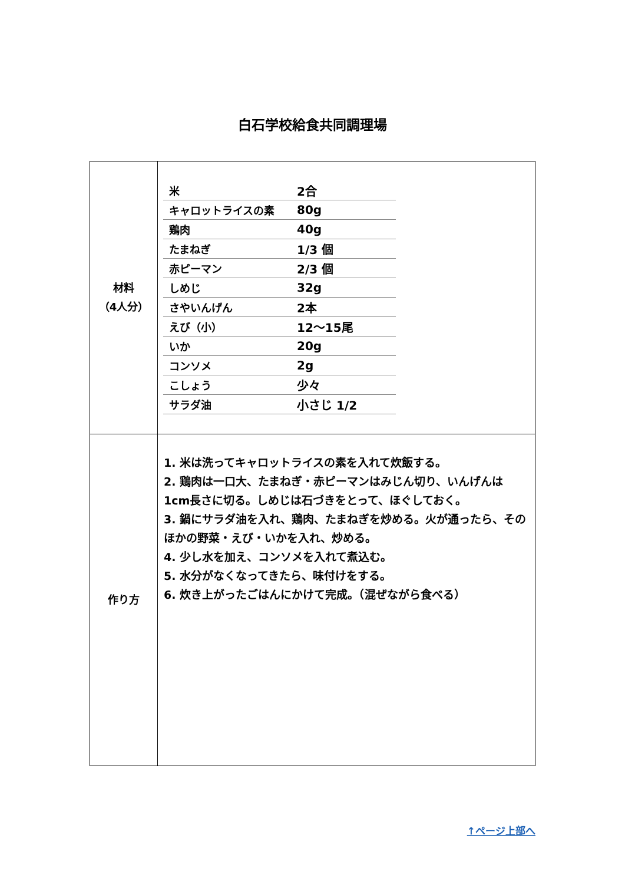白石学校給食共同調理場
| 材料 （4人分） | / 米 / 2合 / / キャロットライスの素 / 80g / / 鶏肉 / 40g / / たまねぎ / 1/3 個 / / 赤ピーマン / 2/3 個 / / しめじ / 32g / / さやいんげん / 2本 / / えび（小） / 12～15尾 / / いか / 20g / / コンソメ / 2g / / こしょう / 少々 / / サラダ油 / 小さじ 1/2 / |
| 作り方 | 1. 米は洗ってキャロットライスの素を入れて炊飯する。 2. 鶏肉は一口大、たまねぎ・赤ピーマンはみじん切り、いんげんは1cm長さに切る。しめじは石づきをとって、ほぐしておく。 3. 鍋にサラダ油を入れ、鶏肉、たまねぎを炒める。火が通ったら、そのほかの野菜・えび・いかを入れ、炒める。 4. 少し水を加え、コンソメを入れて煮込む。 5. 水分がなくなってきたら、味付けをする。 6. 炊き上がったごはんにかけて完成。（混ぜながら食べる） |
↑ページ上部へ